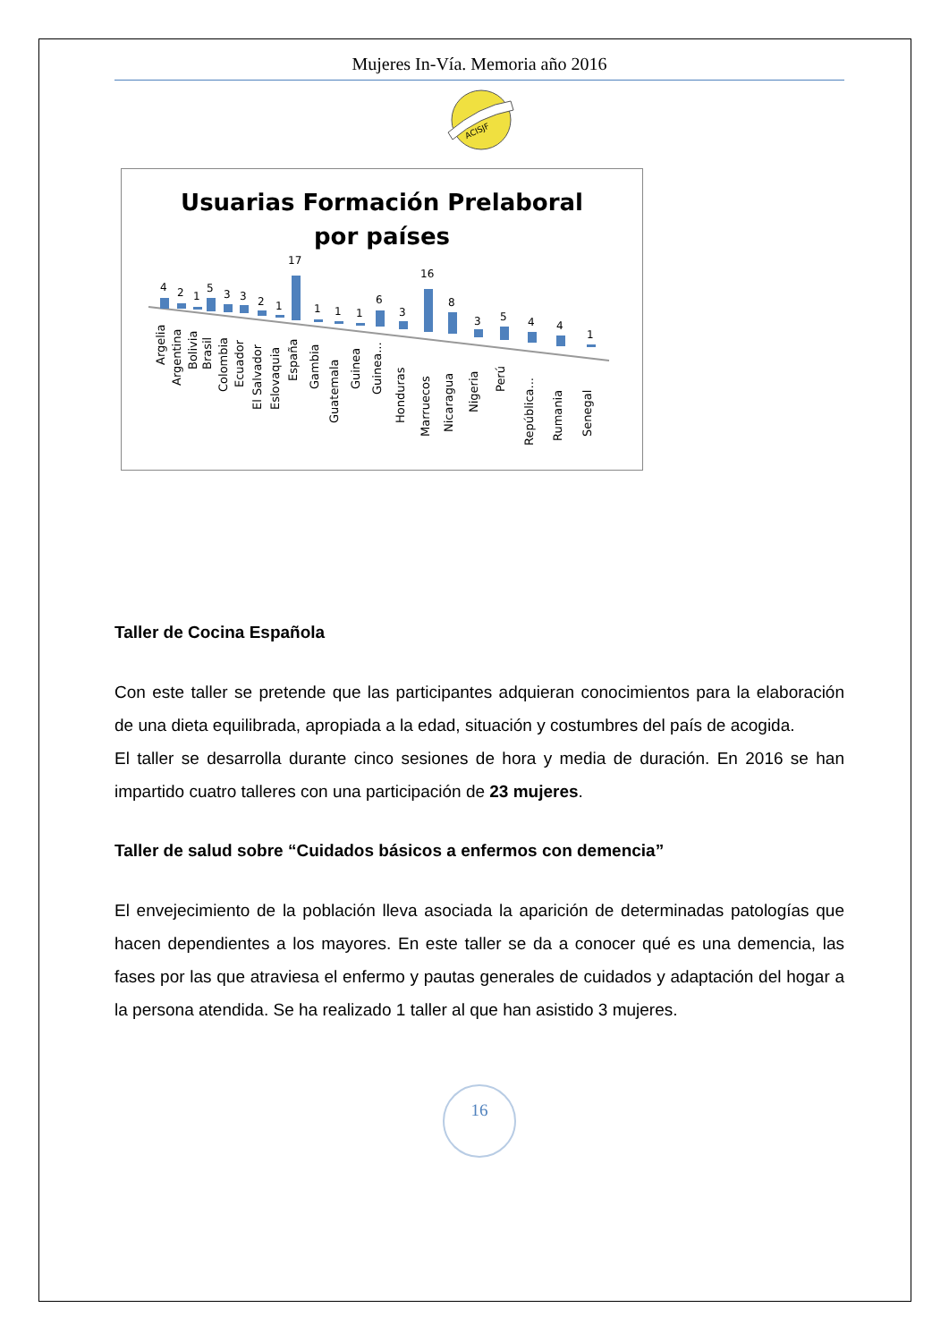Mujeres In-Vía. Memoria año 2016
ACISJF
Usuarias Formación Prelaboral
por países
4
2
1
5
3
3
2
1
17
1
1
1
6
3
16
8
3
5
4
4
1
Argelia
Argentina
Bolivia
Brasil
Colombia
Ecuador
El Salvador
Eslovaquia
España
Gambia
Guatemala
Guinea
Guinea...
Honduras
Marruecos
Nicaragua
Nigeria
Perú
República...
Rumania
Senegal
Taller de Cocina Española
Con este taller se pretende que las participantes adquieran conocimientos para la elaboración de una dieta equilibrada, apropiada a la edad, situación y costumbres del país de acogida.
El taller se desarrolla durante cinco sesiones de hora y media de duración. En 2016 se han impartido cuatro talleres con una participación de 23 mujeres.
Taller de salud sobre “Cuidados básicos a enfermos con demencia”
El envejecimiento de la población lleva asociada la aparición de determinadas patologías que hacen dependientes a los mayores. En este taller se da a conocer qué es una demencia, las fases por las que atraviesa el enfermo y pautas generales de cuidados y adaptación del hogar a la persona atendida. Se ha realizado 1 taller al que han asistido 3 mujeres.
16